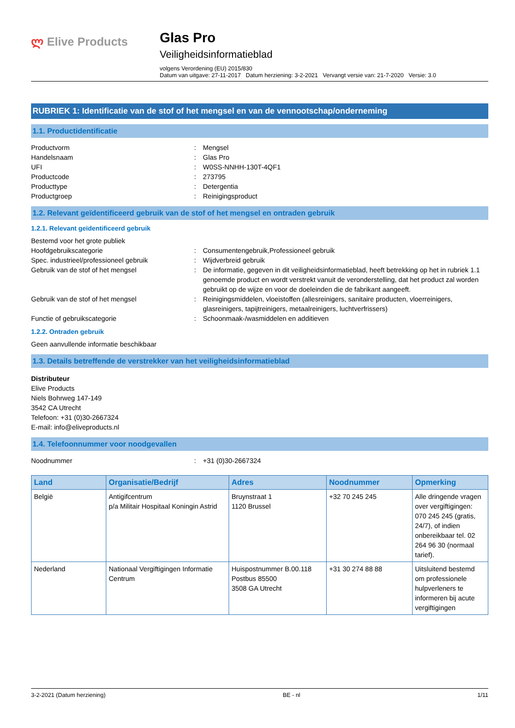ლ Elive Products
Glas Pro
Veiligheidsinformatieblad
volgens Verordening (EU) 2015/830
Datum van uitgave: 27-11-2017 Datum herziening: 3-2-2021 Vervangt versie van: 21-7-2020 Versie: 3.0
RUBRIEK 1: Identificatie van de stof of het mengsel en van de vennootschap/onderneming
1.1. Productidentificatie
Productvorm : Mengsel
Handelsnaam : Glas Pro
UFI : W0SS-NNHH-130T-4QF1
Productcode : 273795
Producttype : Detergentia
Productgroep : Reinigingsproduct
1.2. Relevant geïdentificeerd gebruik van de stof of het mengsel en ontraden gebruik
1.2.1. Relevant geïdentificeerd gebruik
Bestemd voor het grote publiek
Hoofdgebruikscategorie : Consumentengebruik,Professioneel gebruik
Spec. industrieel/professioneel gebruik : Wijdverbreid gebruik
Gebruik van de stof of het mengsel : De informatie, gegeven in dit veiligheidsinformatieblad, heeft betrekking op het in rubriek 1.1 genoemde product en wordt verstrekt vanuit de veronderstelling, dat het product zal worden gebruikt op de wijze en voor de doeleinden die de fabrikant aangeeft.
Gebruik van de stof of het mengsel : Reinigingsmiddelen, vloeistoffen (allesreinigers, sanitaire producten, vloerreinigers, glasreinigers, tapijtreinigers, metaalreinigers, luchtverfrissers)
Functie of gebruikscategorie : Schoonmaak-/wasmiddelen en additieven
1.2.2. Ontraden gebruik
Geen aanvullende informatie beschikbaar
1.3. Details betreffende de verstrekker van het veiligheidsinformatieblad
Distributeur
Elive Products
Niels Bohrweg 147-149
3542 CA Utrecht
Telefoon: +31 (0)30-2667324
E-mail: info@eliveproducts.nl
1.4. Telefoonnummer voor noodgevallen
Noodnummer : +31 (0)30-2667324
| Land | Organisatie/Bedrijf | Adres | Noodnummer | Opmerking |
| --- | --- | --- | --- | --- |
| België | Antigifcentrum p/a Militair Hospitaal Koningin Astrid | Bruynstraat 1 1120 Brussel | +32 70 245 245 | Alle dringende vragen over vergiftigingen: 070 245 245 (gratis, 24/7), of indien onbereikbaar tel. 02 264 96 30 (normaal tarief). |
| Nederland | Nationaal Vergiftigingen Informatie Centrum | Huispostnummer B.00.118 Postbus 85500 3508 GA Utrecht | +31 30 274 88 88 | Uitsluitend bestemd om professionele hulpverleners te informeren bij acute vergiftigingen |
3-2-2021 (Datum herziening) BE - nl 1/11